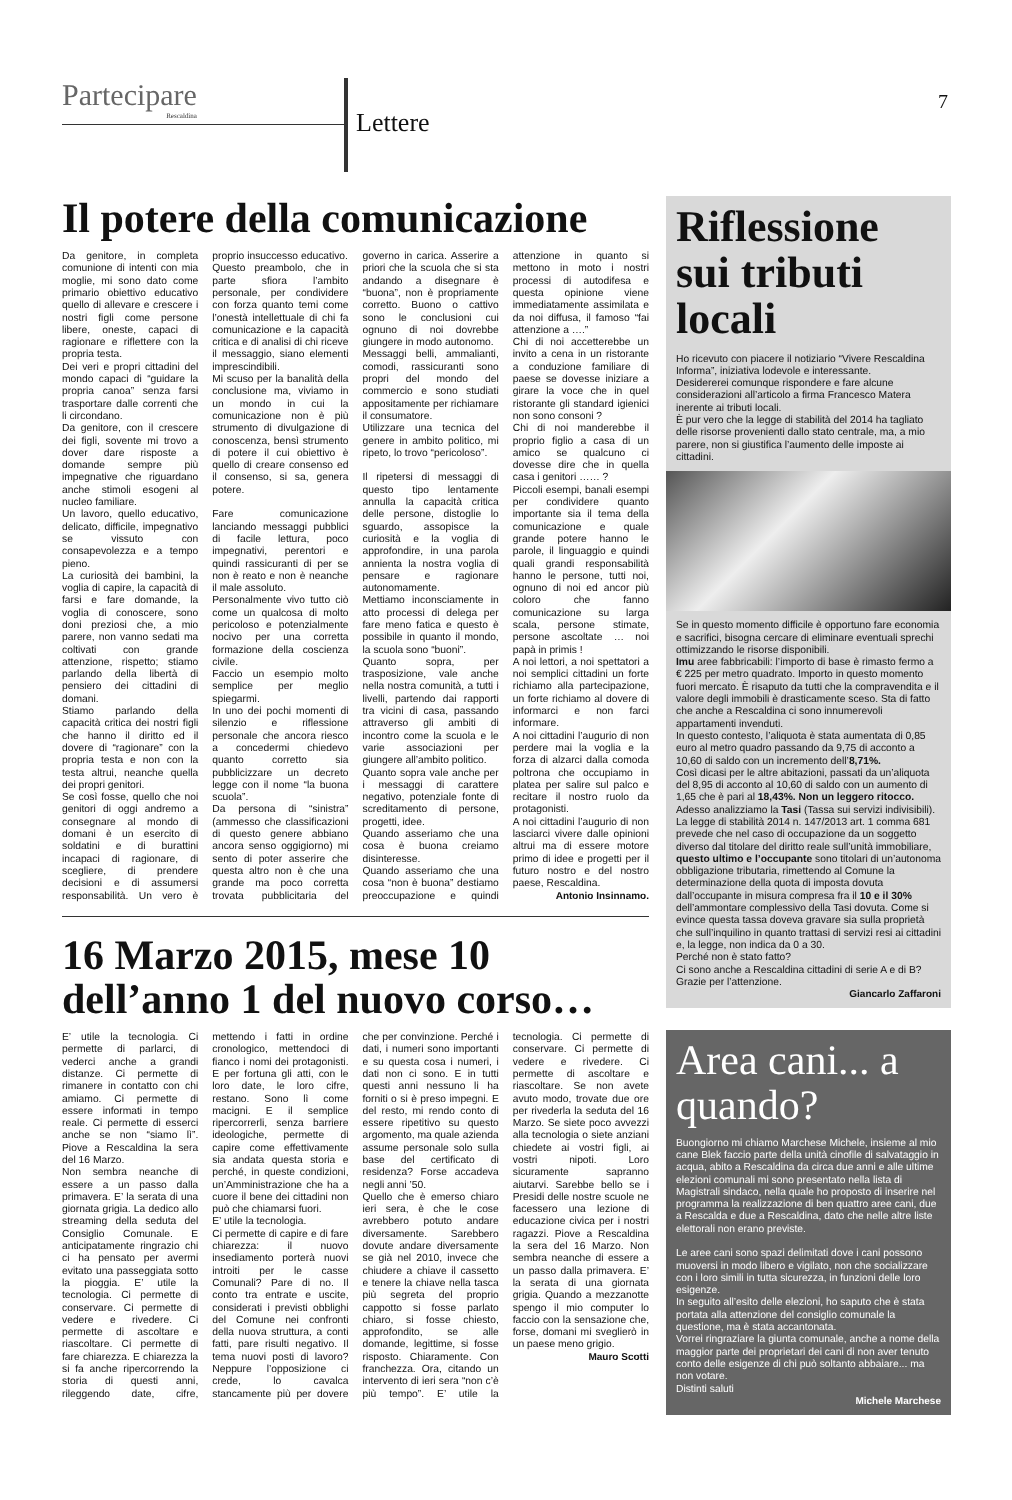Partecipare
Rescaldina
Lettere
7
Il potere della comunicazione
Da genitore, in completa comunione di intenti con mia moglie, mi sono dato come primario obiettivo educativo quello di allevare e crescere i nostri figli come persone libere, oneste, capaci di ragionare e riflettere con la propria testa.
Dei veri e propri cittadini del mondo capaci di “guidare la propria canoa” senza farsi trasportare dalle correnti che li circondano.
Da genitore, con il crescere dei figli, sovente mi trovo a dover dare risposte a domande sempre più impegnative che riguardano anche stimoli esogeni al nucleo familiare.
Un lavoro, quello educativo, delicato, difficile, impegnativo se vissuto con consapevolezza e a tempo pieno.
La curiosità dei bambini, la voglia di capire, la capacità di farsi e fare domande, la voglia di conoscere, sono doni preziosi che, a mio parere, non vanno sedati ma coltivati con grande attenzione, rispetto; stiamo parlando della libertà di pensiero dei cittadini di domani.
Stiamo parlando della capacità critica dei nostri figli che hanno il diritto ed il dovere di “ragionare” con la propria testa e non con la testa altrui, neanche quella dei propri genitori.
Se così fosse, quello che noi genitori di oggi andremo a consegnare al mondo di domani è un esercito di soldatini e di burattini incapaci di ragionare, di scegliere, di prendere decisioni e di assumersi responsabilità. Un vero è proprio insuccesso educativo.
Questo preambolo, che in parte sfiora l’ambito personale, per condividere con forza quanto temi come l’onestà intellettuale di chi fa comunicazione e la capacità critica e di analisi di chi riceve il messaggio, siano elementi imprescindibili.
Mi scuso per la banalità della conclusione ma, viviamo in un mondo in cui la comunicazione non è più strumento di divulgazione di conoscenza, bensì strumento di potere il cui obiettivo è quello di creare consenso ed il consenso, si sa, genera potere.
Fare comunicazione lanciando messaggi pubblici di facile lettura, poco impegnativi, perentori e quindi rassicuranti di per se non è reato e non è neanche il male assoluto.
Personalmente vivo tutto ciò come un qualcosa di molto pericoloso e potenzialmente nocivo per una corretta formazione della coscienza civile.
Faccio un esempio molto semplice per meglio spiegarmi.
In uno dei pochi momenti di silenzio e riflessione personale che ancora riesco a concedermi chiedevo quanto corretto sia pubblicizzare un decreto legge con il nome “la buona scuola”.
Da persona di “sinistra” (ammesso che classificazioni di questo genere abbiano ancora senso oggigiorno) mi sento di poter asserire che questa altro non è che una grande ma poco corretta trovata pubblicitaria del governo in carica. Asserire a priori che la scuola che si sta andando a disegnare è “buona”, non è propriamente corretto. Buono o cattivo sono le conclusioni cui ognuno di noi dovrebbe giungere in modo autonomo.
Messaggi belli, ammalianti, comodi, rassicuranti sono propri del mondo del commercio e sono studiati appositamente per richiamare il consumatore.
Utilizzare una tecnica del genere in ambito politico, mi ripeto, lo trovo “pericoloso”.
Il ripetersi di messaggi di questo tipo lentamente annulla la capacità critica delle persone, distoglie lo sguardo, assopisce la curiosità e la voglia di approfondire, in una parola annienta la nostra voglia di pensare e ragionare autonomamente.
Mettiamo inconsciamente in atto processi di delega per fare meno fatica e questo è possibile in quanto il mondo, la scuola sono “buoni”.
Quanto sopra, per trasposizione, vale anche nella nostra comunità, a tutti i livelli, partendo dai rapporti tra vicini di casa, passando attraverso gli ambiti di incontro come la scuola e le varie associazioni per giungere all’ambito politico.
Quanto sopra vale anche per i messaggi di carattere negativo, potenziale fonte di screditamento di persone, progetti, idee.
Quando asseriamo che una cosa è buona creiamo disinteresse.
Quando asseriamo che una cosa “non è buona” destiamo preoccupazione e quindi attenzione in quanto si mettono in moto i nostri processi di autodifesa e questa opinione viene immediatamente assimilata e da noi diffusa, il famoso “fai attenzione a ….”
Chi di noi accetterebbe un invito a cena in un ristorante a conduzione familiare di paese se dovesse iniziare a girare la voce che in quel ristorante gli standard igienici non sono consoni ?
Chi di noi manderebbe il proprio figlio a casa di un amico se qualcuno ci dovesse dire che in quella casa i genitori …… ?
Piccoli esempi, banali esempi per condividere quanto importante sia il tema della comunicazione e quale grande potere hanno le parole, il linguaggio e quindi quali grandi responsabilità hanno le persone, tutti noi, ognuno di noi ed ancor più coloro che fanno comunicazione su larga scala, persone stimate, persone ascoltate … noi papà in primis !
A noi lettori, a noi spettatori a noi semplici cittadini un forte richiamo alla partecipazione, un forte richiamo al dovere di informarci e non farci informare.
A noi cittadini l’augurio di non perdere mai la voglia e la forza di alzarci dalla comoda poltrona che occupiamo in platea per salire sul palco e recitare il nostro ruolo da protagonisti.
A noi cittadini l’augurio di non lasciarci vivere dalle opinioni altrui ma di essere motore primo di idee e progetti per il futuro nostro e del nostro paese, Rescaldina.
Antonio Insinnamo.
16 Marzo 2015, mese 10 dell’anno 1 del nuovo corso…
E’ utile la tecnologia. Ci permette di parlarci, di vederci anche a grandi distanze. Ci permette di rimanere in contatto con chi amiamo. Ci permette di essere informati in tempo reale. Ci permette di esserci anche se non “siamo lì”. Piove a Rescaldina la sera del 16 Marzo.
Non sembra neanche di essere a un passo dalla primavera. E’ la serata di una giornata grigia. La dedico allo streaming della seduta del Consiglio Comunale. E anticipatamente ringrazio chi ci ha pensato per avermi evitato una passeggiata sotto la pioggia. E’ utile la tecnologia. Ci permette di conservare. Ci permette di vedere e rivedere. Ci permette di ascoltare e riascoltare. Ci permette di fare chiarezza. E chiarezza la si fa anche ripercorrendo la storia di questi anni, rileggendo date, cifre, mettendo i fatti in ordine cronologico, mettendoci di fianco i nomi dei protagonisti. E per fortuna gli atti, con le loro date, le loro cifre, restano. Sono lì come macigni. E il semplice ripercorrerli, senza barriere ideologiche, permette di capire come effettivamente sia andata questa storia e perché, in queste condizioni, un’Amministrazione che ha a cuore il bene dei cittadini non può che chiamarsi fuori.
E’ utile la tecnologia.
Ci permette di capire e di fare chiarezza: il nuovo insediamento porterà nuovi introiti per le casse Comunali? Pare di no. Il conto tra entrate e uscite, considerati i previsti obblighi del Comune nei confronti della nuova struttura, a conti fatti, pare risulti negativo. Il tema nuovi posti di lavoro? Neppure l’opposizione ci crede, lo cavalca stancamente più per dovere che per convinzione. Perché i dati, i numeri sono importanti e su questa cosa i numeri, i dati non ci sono. E in tutti questi anni nessuno li ha forniti o si è preso impegni. E del resto, mi rendo conto di essere ripetitivo su questo argomento, ma quale azienda assume personale solo sulla base del certificato di residenza? Forse accadeva negli anni ’50.
Quello che è emerso chiaro ieri sera, è che le cose avrebbero potuto andare diversamente. Sarebbero dovute andare diversamente se già nel 2010, invece che chiudere a chiave il cassetto e tenere la chiave nella tasca più segreta del proprio cappotto si fosse parlato chiaro, si fosse chiesto, approfondito, se alle domande, legittime, si fosse risposto. Chiaramente. Con franchezza. Ora, citando un intervento di ieri sera “non c’è più tempo”. E’ utile la tecnologia. Ci permette di conservare. Ci permette di vedere e rivedere. Ci permette di ascoltare e riascoltare. Se non avete avuto modo, trovate due ore per rivederla la seduta del 16 Marzo. Se siete poco avvezzi alla tecnologia o siete anziani chiedete ai vostri figli, ai vostri nipoti. Loro sicuramente sapranno aiutarvi. Sarebbe bello se i Presidi delle nostre scuole ne facessero una lezione di educazione civica per i nostri ragazzi. Piove a Rescaldina la sera del 16 Marzo. Non sembra neanche di essere a un passo dalla primavera. E’ la serata di una giornata grigia. Quando a mezzanotte spengo il mio computer lo faccio con la sensazione che, forse, domani mi sveglierò in un paese meno grigio.
Mauro Scotti
Riflessione sui tributi locali
Ho ricevuto con piacere il notiziario “Vivere Rescaldina Informa”, iniziativa lodevole e interessante.
Desidererei comunque rispondere e fare alcune considerazioni all’articolo a firma Francesco Matera inerente ai tributi locali.
È pur vero che la legge di stabilità del 2014 ha tagliato delle risorse provenienti dallo stato centrale, ma, a mio parere, non si giustifica l’aumento delle imposte ai cittadini.
Se in questo momento difficile è opportuno fare economia e sacrifici, bisogna cercare di eliminare eventuali sprechi ottimizzando le risorse disponibili.
Imu aree fabbricabili: l’importo di base è rimasto fermo a € 225 per metro quadrato. Importo in questo momento fuori mercato. È risaputo da tutti che la compravendita e il valore degli immobili è drasticamente sceso. Sta di fatto che anche a Rescaldina ci sono innumerevoli appartamenti invenduti.
In questo contesto, l’aliquota è stata aumentata di 0,85 euro al metro quadro passando da 9,75 di acconto a 10,60 di saldo con un incremento dell’8,71%.
Così dicasi per le altre abitazioni, passati da un’aliquota del 8,95 di acconto al 10,60 di saldo con un aumento di 1,65 che è pari al 18,43%. Non un leggero ritocco.
Adesso analizziamo la Tasi (Tassa sui servizi indivisibili). La legge di stabilità 2014 n. 147/2013 art. 1 comma 681 prevede che nel caso di occupazione da un soggetto diverso dal titolare del diritto reale sull’unità immobiliare, questo ultimo e l’occupante sono titolari di un’autonoma obbligazione tributaria, rimettendo al Comune la determinazione della quota di imposta dovuta dall’occupante in misura compresa fra il 10 e il 30% dell’ammontare complessivo della Tasi dovuta. Come si evince questa tassa doveva gravare sia sulla proprietà che sull’inquilino in quanto trattasi di servizi resi ai cittadini e, la legge, non indica da 0 a 30.
Perché non è stato fatto?
Ci sono anche a Rescaldina cittadini di serie A e di B?
Grazie per l’attenzione.
Giancarlo Zaffaroni
Area cani... a quando?
Buongiorno mi chiamo Marchese Michele, insieme al mio cane Blek faccio parte della unità cinofile di salvataggio in acqua, abito a Rescaldina da circa due anni e alle ultime elezioni comunali mi sono presentato nella lista di Magistrali sindaco, nella quale ho proposto di inserire nel programma la realizzazione di ben quattro aree cani, due a Rescalda e due a Rescaldina, dato che nelle altre liste elettorali non erano previste.
Le aree cani sono spazi delimitati dove i cani possono muoversi in modo libero e vigilato, non che socializzare con i loro simili in tutta sicurezza, in funzioni delle loro esigenze.
In seguito all’esito delle elezioni, ho saputo che è stata portata alla attenzione del consiglio comunale la questione, ma è stata accantonata.
Vorrei ringraziare la giunta comunale, anche a nome della maggior parte dei proprietari dei cani di non aver tenuto conto delle esigenze di chi può soltanto abbaiare... ma non votare.
Distinti saluti
Michele Marchese